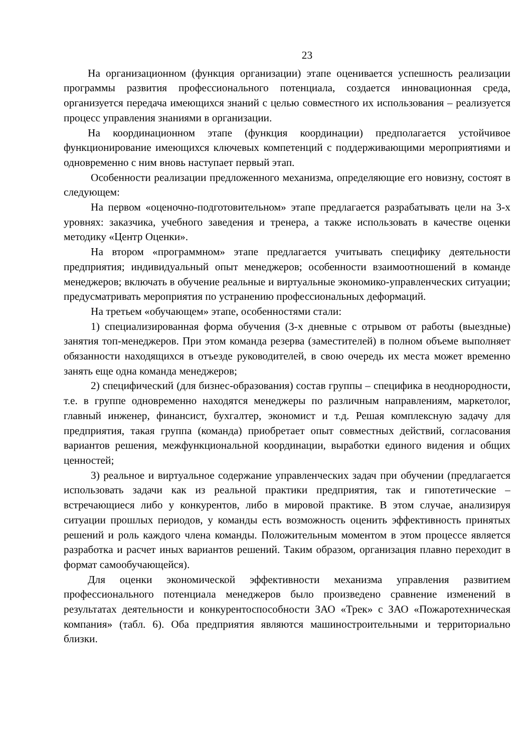23
На организационном (функция организации) этапе оценивается успешность реализации программы развития профессионального потенциала, создается инновационная среда, организуется передача имеющихся знаний с целью совместного их использования – реализуется процесс управления знаниями в организации.
На координационном этапе (функция координации) предполагается устойчивое функционирование имеющихся ключевых компетенций с поддерживающими мероприятиями и одновременно с ним вновь наступает первый этап.
Особенности реализации предложенного механизма, определяющие его новизну, состоят в следующем:
На первом «оценочно-подготовительном» этапе предлагается разрабатывать цели на 3-х уровнях: заказчика, учебного заведения и тренера, а также использовать в качестве оценки методику «Центр Оценки».
На втором «программном» этапе предлагается учитывать специфику деятельности предприятия; индивидуальный опыт менеджеров; особенности взаимоотношений в команде менеджеров; включать в обучение реальные и виртуальные экономико-управленческих ситуации; предусматривать мероприятия по устранению профессиональных деформаций.
На третьем «обучающем» этапе, особенностями стали:
1) специализированная форма обучения (3-х дневные с отрывом от работы (выездные) занятия топ-менеджеров. При этом команда резерва (заместителей) в полном объеме выполняет обязанности находящихся в отъезде руководителей, в свою очередь их места может временно занять еще одна команда менеджеров;
2) специфический (для бизнес-образования) состав группы – специфика в неоднородности, т.е. в группе одновременно находятся менеджеры по различным направлениям, маркетолог, главный инженер, финансист, бухгалтер, экономист и т.д. Решая комплексную задачу для предприятия, такая группа (команда) приобретает опыт совместных действий, согласования вариантов решения, межфункциональной координации, выработки единого видения и общих ценностей;
3) реальное и виртуальное содержание управленческих задач при обучении (предлагается использовать задачи как из реальной практики предприятия, так и гипотетические – встречающиеся либо у конкурентов, либо в мировой практике. В этом случае, анализируя ситуации прошлых периодов, у команды есть возможность оценить эффективность принятых решений и роль каждого члена команды. Положительным моментом в этом процессе является разработка и расчет иных вариантов решений. Таким образом, организация плавно переходит в формат самообучающейся).
Для оценки экономической эффективности механизма управления развитием профессионального потенциала менеджеров было произведено сравнение изменений в результатах деятельности и конкурентоспособности ЗАО «Трек» с ЗАО «Пожаротехническая компания» (табл. 6). Оба предприятия являются машиностроительными и территориально близки.